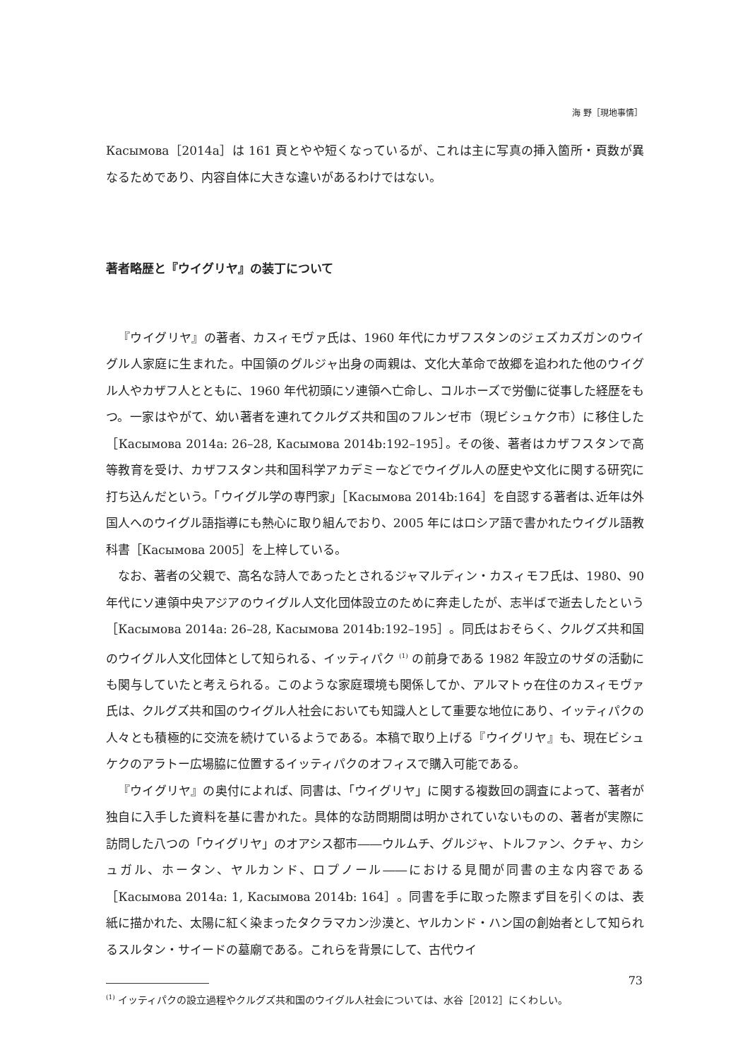海 野［現地事情］
Касымова［2014a］は 161 頁とやや短くなっているが、これは主に写真の挿入箇所・頁数が異なるためであり、内容自体に大きな違いがあるわけではない。
著者略歴と『ウイグリヤ』の装丁について
『ウイグリヤ』の著者、カスィモヴァ氏は、1960 年代にカザフスタンのジェズカズガンのウイグル人家庭に生まれた。中国領のグルジャ出身の両親は、文化大革命で故郷を追われた他のウイグル人やカザフ人とともに、1960 年代初頭にソ連領へ亡命し、コルホーズで労働に従事した経歴をもつ。一家はやがて、幼い著者を連れてクルグズ共和国のフルンゼ市（現ビシュケク市）に移住した［Касымова 2014a: 26–28, Касымова 2014b:192–195］。その後、著者はカザフスタンで高等教育を受け、カザフスタン共和国科学アカデミーなどでウイグル人の歴史や文化に関する研究に打ち込んだという。「ウイグル学の専門家」［Касымова 2014b:164］を自認する著者は､近年は外国人へのウイグル語指導にも熱心に取り組んでおり、2005 年にはロシア語で書かれたウイグル語教科書［Касымова 2005］を上梓している。
なお、著者の父親で、高名な詩人であったとされるジャマルディン・カスィモフ氏は、1980、90 年代にソ連領中央アジアのウイグル人文化団体設立のために奔走したが、志半ばで逝去したという［Касымова 2014a: 26–28, Касымова 2014b:192–195］。同氏はおそらく、クルグズ共和国のウイグル人文化団体として知られる、イッティパク <sup>(1)</sup> の前身である 1982 年設立のサダの活動にも関与していたと考えられる。このような家庭環境も関係してか、アルマトゥ在住のカスィモヴァ氏は、クルグズ共和国のウイグル人社会においても知識人として重要な地位にあり、イッティパクの人々とも積極的に交流を続けているようである。本稿で取り上げる『ウイグリヤ』も、現在ビシュケクのアラトー広場脇に位置するイッティパクのオフィスで購入可能である。
『ウイグリヤ』の奥付によれば、同書は､「ウイグリヤ」に関する複数回の調査によって、著者が独自に入手した資料を基に書かれた。具体的な訪問期間は明かされていないものの、著者が実際に訪問した八つの「ウイグリヤ」のオアシス都市――ウルムチ、グルジャ、トルファン、クチャ、カシュガル、ホータン、ヤルカンド、ロプノール――における見聞が同書の主な内容である［Касымова 2014a: 1, Касымова 2014b: 164］。同書を手に取った際まず目を引くのは、表紙に描かれた、太陽に紅く染まったタクラマカン沙漠と、ヤルカンド・ハン国の創始者として知られるスルタン・サイードの墓廟である。これらを背景にして、古代ウイ
<sup>(1)</sup> イッティパクの設立過程やクルグズ共和国のウイグル人社会については、水谷［2012］にくわしい。
73